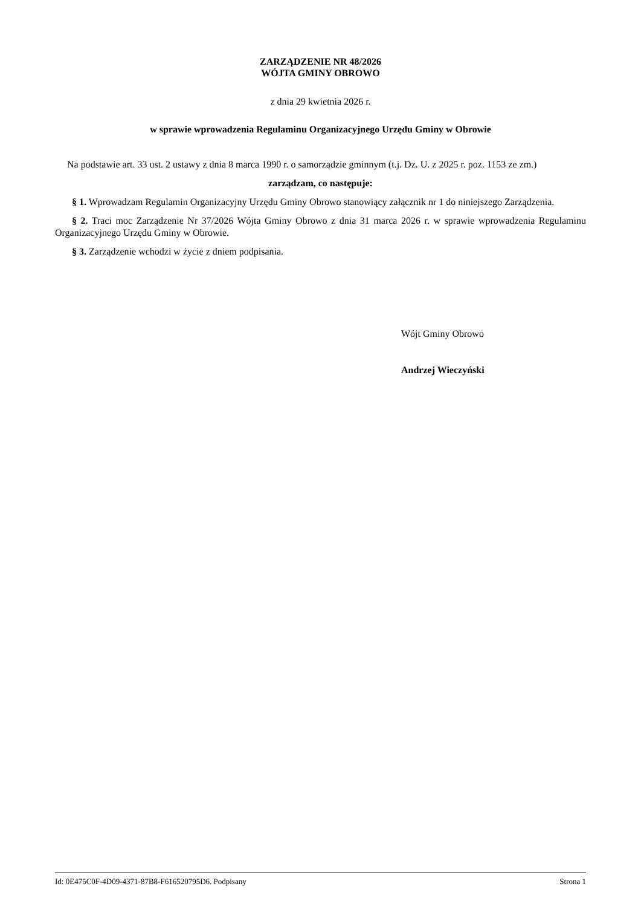ZARZĄDZENIE NR 48/2026
WÓJTA GMINY OBROWO
z dnia 29 kwietnia 2026 r.
w sprawie wprowadzenia Regulaminu Organizacyjnego Urzędu Gminy w Obrowie
Na podstawie art. 33 ust. 2 ustawy z dnia 8 marca 1990 r. o samorządzie gminnym (t.j. Dz. U. z 2025 r. poz. 1153 ze zm.)
zarządzam, co następuje:
§ 1. Wprowadzam Regulamin Organizacyjny Urzędu Gminy Obrowo stanowiący załącznik nr 1 do niniejszego Zarządzenia.
§ 2. Traci moc Zarządzenie Nr 37/2026 Wójta Gminy Obrowo z dnia 31 marca 2026 r. w sprawie wprowadzenia Regulaminu Organizacyjnego Urzędu Gminy w Obrowie.
§ 3. Zarządzenie wchodzi w życie z dniem podpisania.
Wójt Gminy Obrowo
Andrzej Wieczyński
Id: 0E475C0F-4D09-4371-87B8-F616520795D6. Podpisany Strona 1